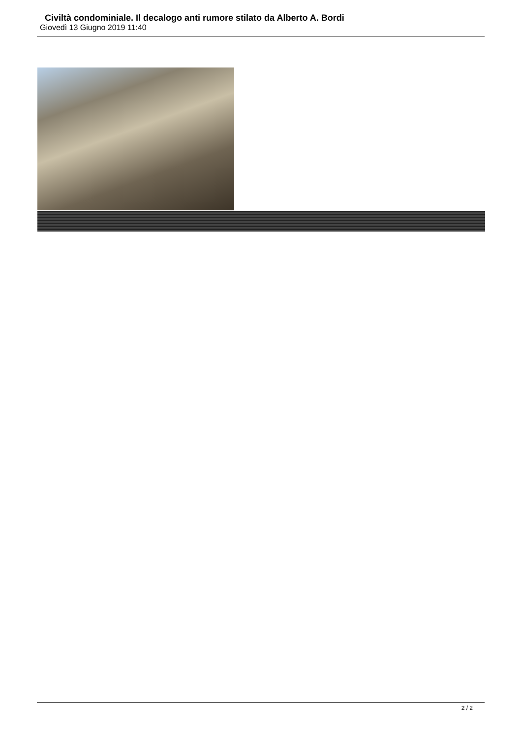Civiltà condominiale. Il decalogo anti rumore stilato da Alberto A. Bordi
Giovedì 13 Giugno 2019 11:40
2 / 2